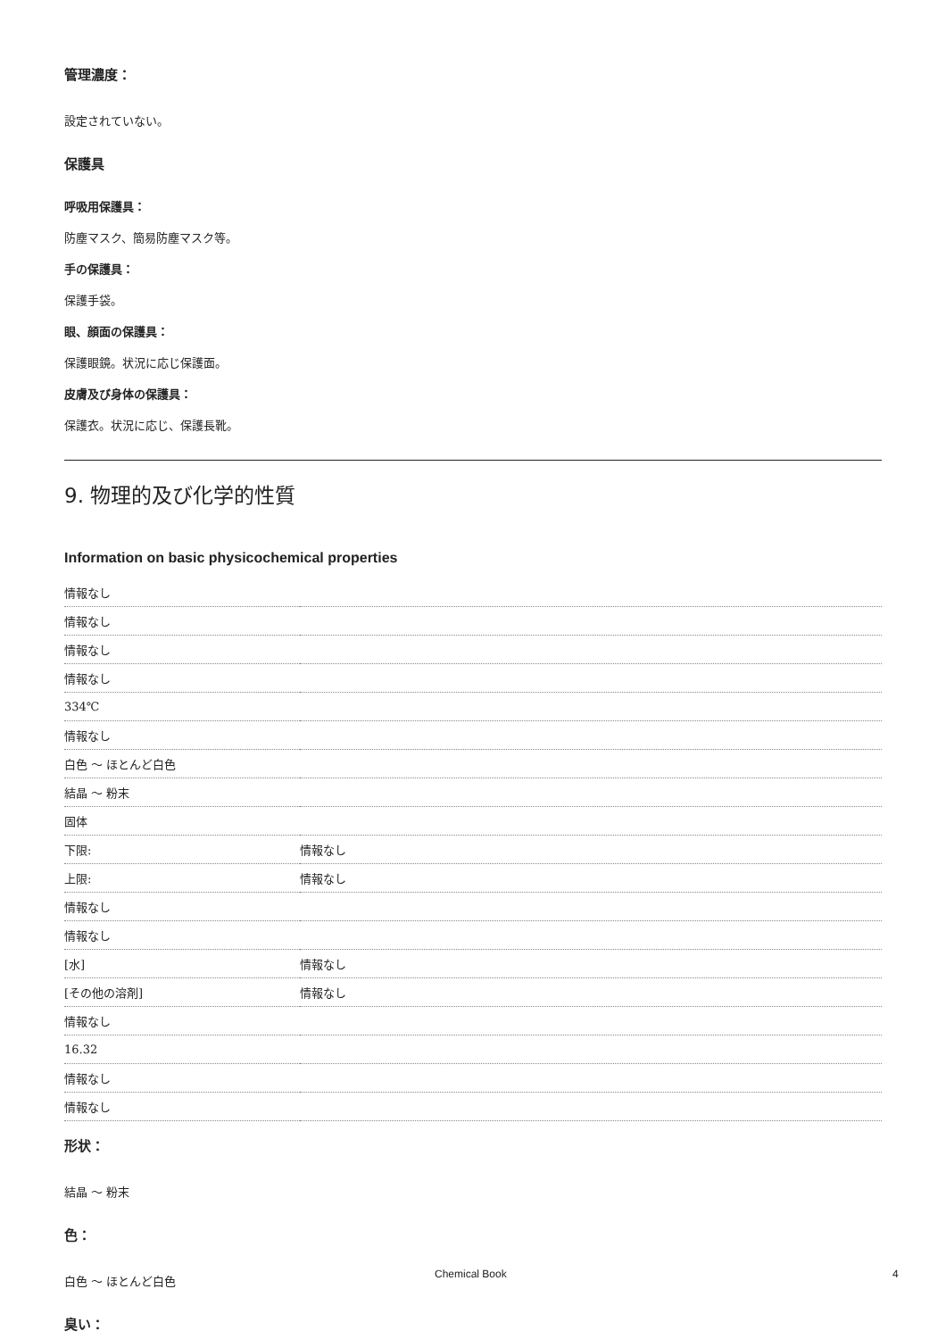管理濃度：
設定されていない。
保護具
呼吸用保護具：
防塵マスク、簡易防塵マスク等。
手の保護具：
保護手袋。
眼、顔面の保護具：
保護眼鏡。状況に応じ保護面。
皮膚及び身体の保護具：
保護衣。状況に応じ、保護長靴。
9. 物理的及び化学的性質
Information on basic physicochemical properties
| 情報なし | |
| 情報なし | |
| 情報なし | |
| 情報なし | |
| 334℃ | |
| 情報なし | |
| 白色 ～ ほとんど白色 | |
| 結晶 ～ 粉末 | |
| 固体 | |
| 下限: | 情報なし |
| 上限: | 情報なし |
| 情報なし | |
| 情報なし | |
| [水] | 情報なし |
| [その他の溶剤] | 情報なし |
| 情報なし | |
| 16.32 | |
| 情報なし | |
| 情報なし | |
形状：
結晶 ～ 粉末
色：
白色 ～ ほとんど白色
臭い：
Chemical Book 4